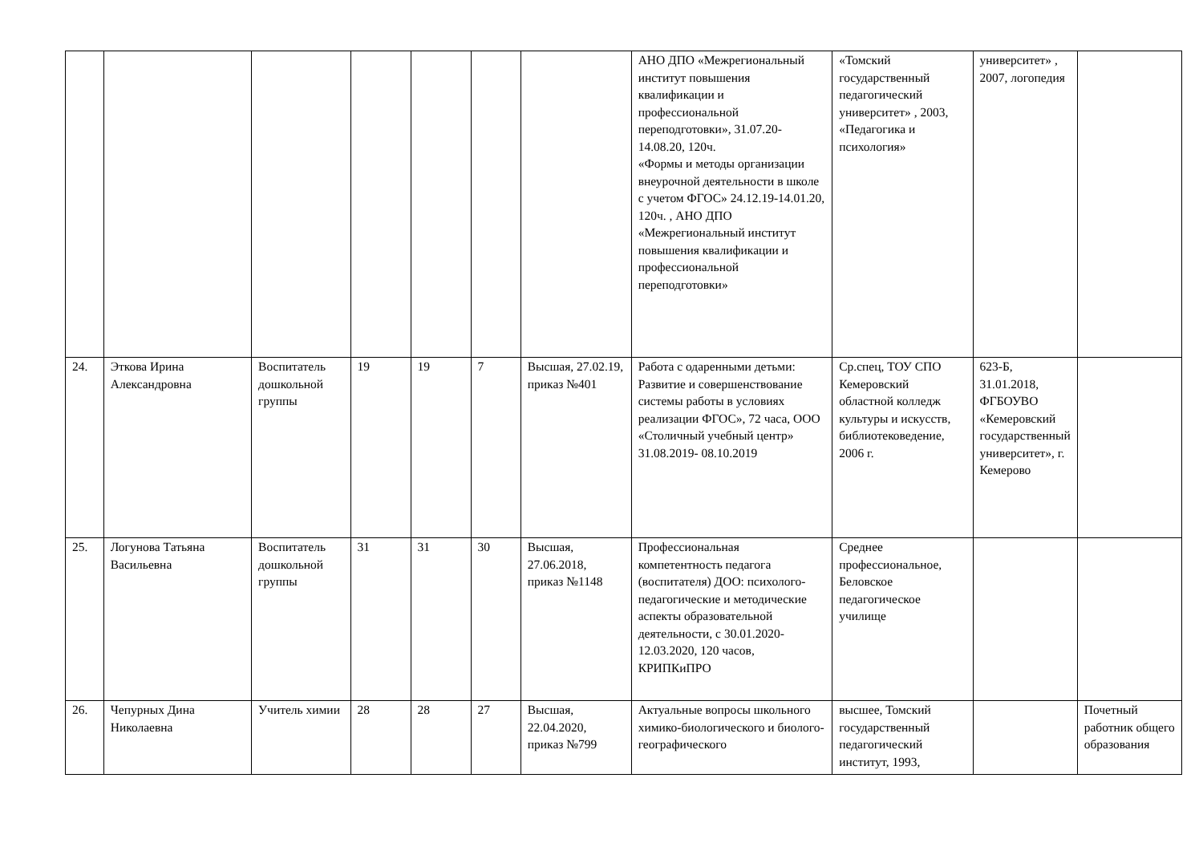| | | | | | | | АНО ДПО «Межрегиональный институт повышения квалификации и профессиональной переподготовки», 31.07.20-14.08.20, 120ч. «Формы и методы организации внеурочной деятельности в школе с учетом ФГОС» 24.12.19-14.01.20, 120ч. , АНО ДПО «Межрегиональный институт повышения квалификации и профессиональной переподготовки» | «Томский государственный педагогический университет» , 2003, «Педагогика и психология» | университет» , 2007, логопедия | |
| 24. | Эткова Ирина Александровна | Воспитатель дошкольной группы | 19 | 19 | 7 | Высшая, 27.02.19, приказ №401 | Работа с одаренными детьми: Развитие и совершенствование системы работы в условиях реализации ФГОС», 72 часа, ООО «Столичный учебный центр» 31.08.2019- 08.10.2019 | Ср.спец, ТОУ СПО Кемеровский областной колледж культуры и искусств, библиотековедение, 2006 г. | 623-Б, 31.01.2018, ФГБОУВО «Кемеровский государственный университет», г. Кемерово | |
| 25. | Логунова Татьяна Васильевна | Воспитатель дошкольной группы | 31 | 31 | 30 | Высшая, 27.06.2018, приказ №1148 | Профессиональная компетентность педагога (воспитателя) ДОО: психолого-педагогические и методические аспекты образовательной деятельности, с 30.01.2020-12.03.2020, 120 часов, КРИПКиПРО | Среднее профессиональное, Беловское педагогическое училище | | |
| 26. | Чепурных Дина Николаевна | Учитель химии | 28 | 28 | 27 | Высшая, 22.04.2020, приказ №799 | Актуальные вопросы школьного химико-биологического и биолого-географического | высшее, Томский государственный педагогический институт, 1993, | | Почетный работник общего образования |